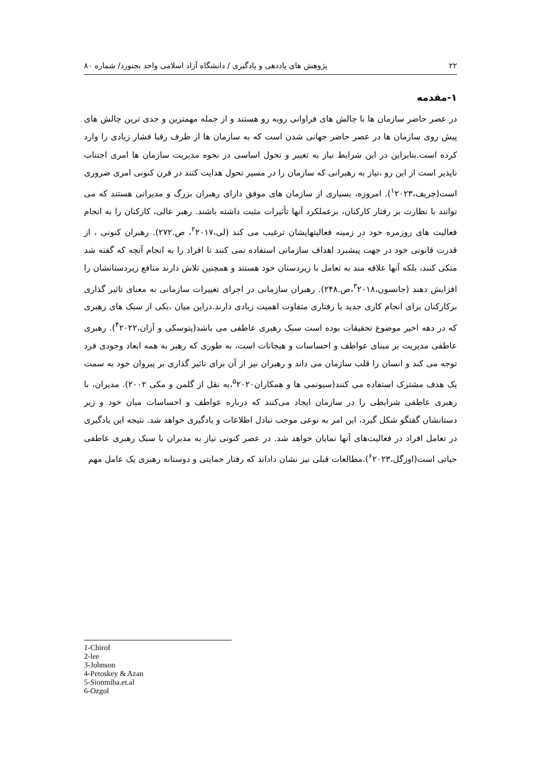۲۲ پژوهش های یاددهی و یادگیری / دانشگاه آزاد اسلامی واحد بجنورد/ شماره ۸۰
۱-مقدمه
در عصر حاضر سازمان ها با چالش های فراوانی روبه رو هستند و از جمله مهمترین و جدی ترین چالش های پیش روی سازمان ها در عصر حاضر جهانی شدن است که به سازمان ها از طرف رقبا فشار زیادی را وارد کرده است.بنابراین در این شرایط نیاز به تغییر و تحول اساسی در نحوه مدیریت سازمان ها امری اجتناب ناپذیر است از این رو ،نیاز به رهبرانی که سازمان را در مسیر تحول هدایت کنند در قرن کنونی امری ضروری است(چریف،<sup>۱</sup>۲۰۲۳). امروزه، بسیاری از سازمان های موفق دارای رهبران بزرگ و مدیرانی هستند که می توانند با نظارت بر رفتار کارکنان، برعملکرد آنها تأثیرات مثبت داشته باشند. رهبر عالی، کارکنان را به انجام فعالیت های روزمره خود در زمینه فعالیتهایشان ترغیب می کند (لی،<sup>۲</sup>۲۰۱۷، ص.۲۷۲). رهبران کنونی ، از قدرت قانونی خود در جهت پیشبرد اهداف سازمانی استفاده نمی کنند تا افراد را به انجام آنچه که گفته شد متکی کنند، بلکه آنها علاقه مند به تعامل با زیردستان خود هستند و همچنین تلاش دارند منافع زیردستانشان را افزایش دهند (جانسون،<sup>۳</sup>۲۰۱۸،ص.۲۴۸). رهبران سازمانی در اجرای تغییرات سازمانی به معنای تاثیر گذاری برکارکنان برای انجام کاری جدید یا رفتاری متفاوت اهمیت زیادی دارند.دراین میان ،یکی از سبک های رهبری که در دهه اخیر موضوع تحقیقات بوده است سبک رهبری عاطفی می باشد(پتوسکی و آزان،<sup>۴</sup>۲۰۲۲). رهبری عاطفی مدیریت بر مبنای عواطف و احساسات و هیجانات است، به طوری که رهبر به همه ابعاد وجودی فرد توجه می کند و انسان را قلب سازمان می داند و رهبران نیز از آن برای تاثیر گذاری بر پیروان خود به سمت یک هدف مشترک استفاده می کنند(سیونمی ها و همکاران<sup>۵</sup>۲۰۲۰،به نقل از گلمن و مکی ۲۰۰۲). مدیران، با رهبری عاطفی شرایطی را در سازمان ایجاد می‌کنند که درباره عواطف و احساسات میان خود و زیر دستانشان گفتگو شکل گیرد، این امر به نوعی موجب تبادل اطلاعات و یادگیری خواهد شد. نتیجه این یادگیری در تعامل افراد در فعالیت‌های آنها نمایان خواهد شد. در عصر کنونی نیاز به مدیران با سبک رهبری عاطفی حیاتی است(اوزگل،<sup>۶</sup>۲۰۲۳).مطالعات قبلی نیز نشان داداند که رفتار حمایتی و دوستانه رهبری یک عامل مهم
1-Chirof
2-lee
3-Johnson
4-Petoskey & Azan
5-Sionmiha.et.al
6-Ozgol